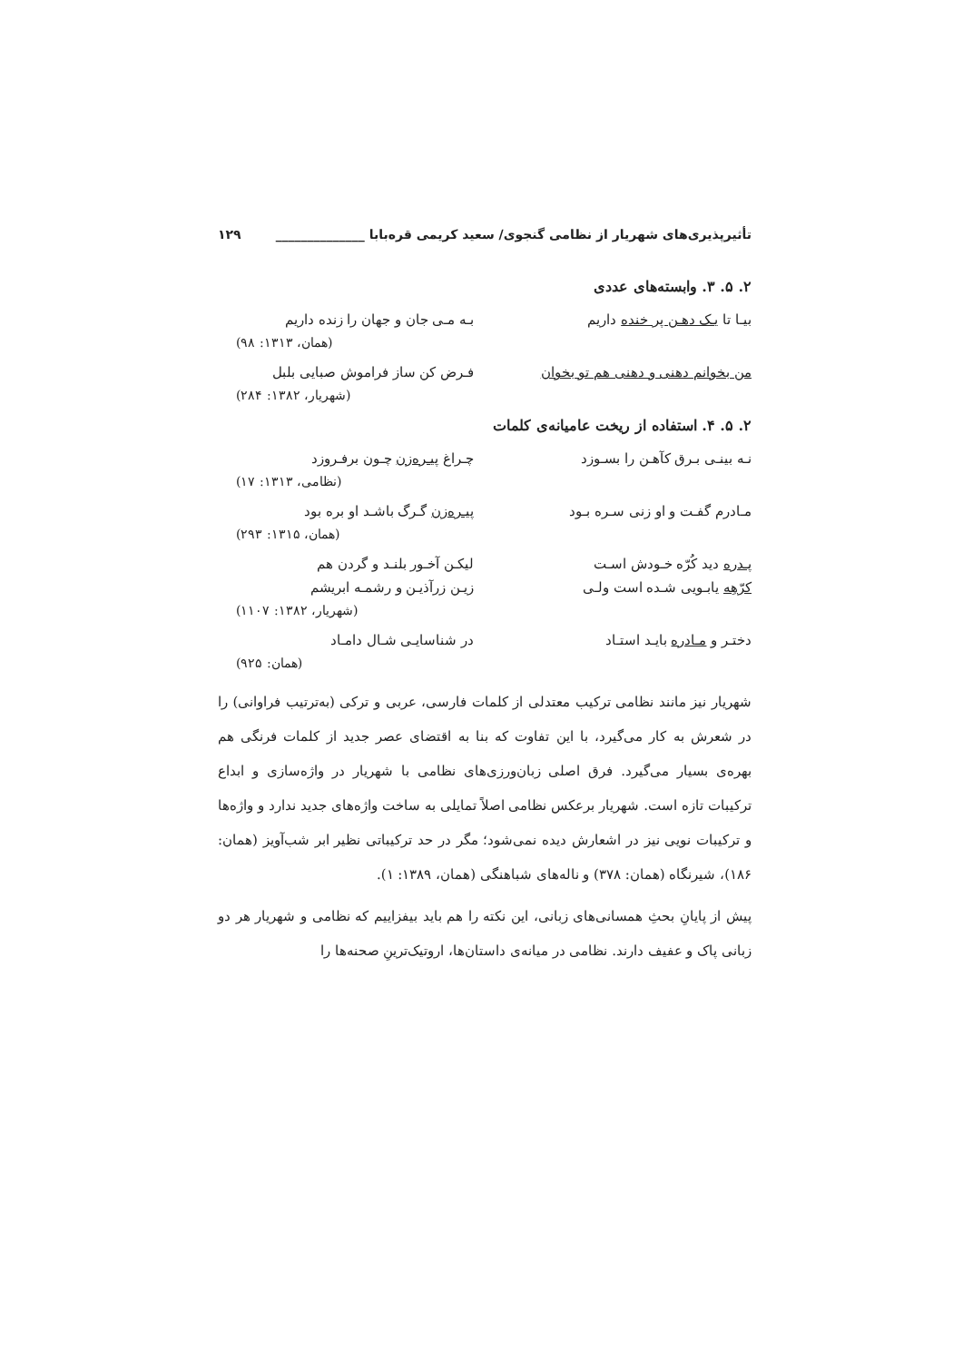تأثیرپذیری‌های شهریار از نظامی گنجوی/ سعید کریمی قره‌بابا ______________ ۱۲۹
۲. ۵. ۳. وابسته‌های عددی
بیـا تا یـک دهـن پر خنده داریم بـه مـی جان و جهان را زنده داریم
(همان، ۱۳۱۳: ۹۸)
من بخوانم دهنی و دهنی هم تو بخوان فـرض کن ساز فراموش صبایی بلبل
(شهریار، ۱۳۸۲: ۲۸۴)
۲. ۵. ۴. استفاده از ریخت عامیانه‌ی کلمات
نـه بینـی بـرق کآهـن را بسـوزد چـراغ پیـره‌زن چـون برفـروزد
(نظامی، ۱۳۱۳: ۱۷)
مـادرم گفـت و او زنی سـره بـود پیـره‌زن گـرگ باشـد او بره بود
(همان، ۱۳۱۵: ۲۹۳)
پـدره دید کُرّه خـودش اسـت لیکـن آخـور بلنـد و گردن هم
کرّهِه یابـویی شـده است ولـی زیـن زرآذیـن و رشمـه ابریشم
(شهریار، ۱۳۸۲: ۱۱۰۷)
دختـر و مـادره بایـد استـاد در شناسایـی شـال دامـاد
(همان: ۹۲۵)
شهریار نیز مانند نظامی ترکیب معتدلی از کلمات فارسی، عربی و ترکی (به‌ترتیب فراوانی) را در شعرش به کار می‌گیرد، با این تفاوت که بنا به اقتضای عصر جدید از کلمات فرنگی هم بهره‌ی بسیار می‌گیرد. فرق اصلی زبان‌ورزی‌های نظامی با شهریار در واژه‌سازی و ابداع ترکیبات تازه است. شهریار برعکس نظامی اصلاً تمایلی به ساخت واژه‌های جدید ندارد و واژه‌ها و ترکیبات نویی نیز در اشعارش دیده نمی‌شود؛ مگر در حد ترکیباتی نظیر ابر شب‌آویز (همان: ۱۸۶)، شیرنگاه (همان: ۳۷۸) و ناله‌های شباهنگی (همان، ۱۳۸۹: ۱).
پیش از پایانِ بحثِ همسانی‌های زبانی، این نکته را هم باید بیفزاییم که نظامی و شهریار هر دو زبانی پاک و عفیف دارند. نظامی در میانه‌ی داستان‌ها، اروتیک‌ترینِ صحنه‌ها را